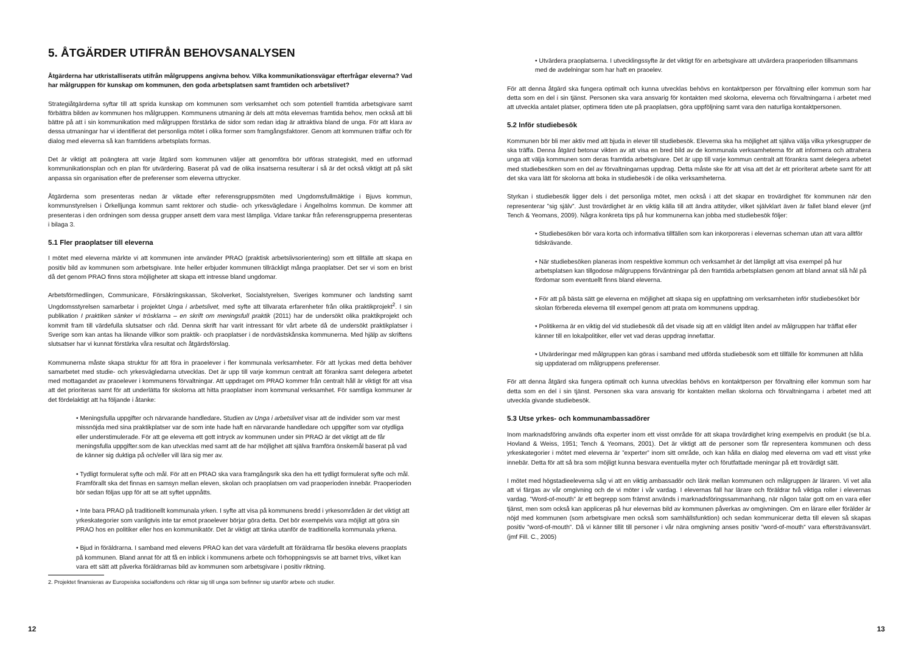5. ÅTGÄRDER UTIFRÅN BEHOVSANALYSEN
Åtgärderna har utkristalliserats utifrån målgruppens angivna behov. Vilka kommunikationsvägar efterfrågar eleverna? Vad har målgruppen för kunskap om kommunen, den goda arbetsplatsen samt framtiden och arbetslivet?
Strategiåtgärderna syftar till att sprida kunskap om kommunen som verksamhet och som potentiell framtida arbetsgivare samt förbättra bilden av kommunen hos målgruppen. Kommunens utmaning är dels att möta elevernas framtida behov, men också att bli bättre på att i sin kommunikation med målgruppen förstärka de sidor som redan idag är attraktiva bland de unga. För att klara av dessa utmaningar har vi identifierat det personliga mötet i olika former som framgångsfaktorer. Genom att kommunen träffar och för dialog med eleverna så kan framtidens arbetsplats formas.
Det är viktigt att poängtera att varje åtgärd som kommunen väljer att genomföra bör utföras strategiskt, med en utformad kommunikationsplan och en plan för utvärdering. Baserat på vad de olika insatserna resulterar i så är det också viktigt att på sikt anpassa sin organisation efter de preferenser som eleverna uttrycker.
Åtgärderna som presenteras nedan är viktade efter referensgruppsmöten med Ungdomsfullmäktige i Bjuvs kommun, kommunstyrelsen i Örkelljunga kommun samt rektorer och studie- och yrkesvägledare i Ängelholms kommun. De kommer att presenteras i den ordningen som dessa grupper ansett dem vara mest lämpliga. Vidare tankar från referensgrupperna presenteras i bilaga 3.
5.1 Fler praoplatser till eleverna
I mötet med eleverna märkte vi att kommunen inte använder PRAO (praktisk arbetslivsorientering) som ett tillfälle att skapa en positiv bild av kommunen som arbetsgivare. Inte heller erbjuder kommunen tillräckligt många praoplatser. Det ser vi som en brist då det genom PRAO finns stora möjligheter att skapa ett intresse bland ungdomar.
Arbetsförmedlingen, Communicare, Försäkringskassan, Skolverket, Socialstyrelsen, Sveriges kommuner och landsting samt Ungdomsstyrelsen samarbetar i projektet Unga i arbetslivet, med syfte att tillvarata erfarenheter från olika praktikprojekt<sup>2</sup>. I sin publikation I praktiken sänker vi trösklarna – en skrift om meningsfull praktik (2011) har de undersökt olika praktikprojekt och kommit fram till värdefulla slutsatser och råd. Denna skrift har varit intressant för vårt arbete då de undersökt praktikplatser i Sverige som kan antas ha liknande villkor som praktik- och praoplatser i de nordvästskånska kommunerna. Med hjälp av skriftens slutsatser har vi kunnat förstärka våra resultat och åtgärdsförslag.
Kommunerna måste skapa struktur för att föra in praoelever i fler kommunala verksamheter. För att lyckas med detta behöver samarbetet med studie- och yrkesvägledarna utvecklas. Det är upp till varje kommun centralt att förankra samt delegera arbetet med mottagandet av praoelever i kommunens förvaltningar. Att uppdraget om PRAO kommer från centralt håll är viktigt för att visa att det prioriteras samt för att underlätta för skolorna att hitta praoplatser inom kommunal verksamhet. För samtliga kommuner är det fördelaktigt att ha följande i åtanke:
• Meningsfulla uppgifter och närvarande handledare. Studien av Unga i arbetslivet visar att de individer som var mest missnöjda med sina praktikplatser var de som inte hade haft en närvarande handledare och uppgifter som var otydliga eller understimulerade. För att ge eleverna ett gott intryck av kommunen under sin PRAO är det viktigt att de får meningsfulla uppgifter.som de kan utvecklas med samt att de har möjlighet att själva framföra önskemål baserat på vad de känner sig duktiga på och/eller vill lära sig mer av.
• Tydligt formulerat syfte och mål. För att en PRAO ska vara framgångsrik ska den ha ett tydligt formulerat syfte och mål. Framförallt ska det finnas en samsyn mellan eleven, skolan och praoplatsen om vad praoperioden innebär. Praoperioden bör sedan följas upp för att se att syftet uppnåtts.
• Inte bara PRAO på traditionellt kommunala yrken. I syfte att visa på kommunens bredd i yrkesområden är det viktigt att yrkeskategorier som vanligtvis inte tar emot praoelever börjar göra detta. Det bör exempelvis vara möjligt att göra sin PRAO hos en politiker eller hos en kommunikatör. Det är viktigt att tänka utanför de traditionella kommunala yrkena.
• Bjud in föräldrarna. I samband med elevens PRAO kan det vara värdefullt att föräldrarna får besöka elevens praoplats på kommunen. Bland annat för att få en inblick i kommunens arbete och förhoppningsvis se att barnet trivs, vilket kan vara ett sätt att påverka föräldrarnas bild av kommunen som arbetsgivare i positiv riktning.
2. Projektet finansieras av Europeiska socialfondens och riktar sig till unga som befinner sig utanför arbete och studier.
12
• Utvärdera praoplatserna. I utvecklingssyfte är det viktigt för en arbetsgivare att utvärdera praoperioden tillsammans med de avdelningar som har haft en praoelev.
För att denna åtgärd ska fungera optimalt och kunna utvecklas behövs en kontaktperson per förvaltning eller kommun som har detta som en del i sin tjänst. Personen ska vara ansvarig för kontakten med skolorna, eleverna och förvaltningarna i arbetet med att utveckla antalet platser, optimera tiden ute på praoplatsen, göra uppföljning samt vara den naturliga kontaktpersonen.
5.2 Inför studiebesök
Kommunen bör bli mer aktiv med att bjuda in elever till studiebesök. Eleverna ska ha möjlighet att själva välja vilka yrkesgrupper de ska träffa. Denna åtgärd betonar vikten av att visa en bred bild av de kommunala verksamheterna för att informera och attrahera unga att välja kommunen som deras framtida arbetsgivare. Det är upp till varje kommun centralt att förankra samt delegera arbetet med studiebesöken som en del av förvaltningarnas uppdrag. Detta måste ske för att visa att det är ett prioriterat arbete samt för att det ska vara lätt för skolorna att boka in studiebesök i de olika verksamheterna.
Styrkan i studiebesök ligger dels i det personliga mötet, men också i att det skapar en trovärdighet för kommunen när den representerar ”sig själv”. Just trovärdighet är en viktig källa till att ändra attityder, vilket självklart även är fallet bland elever (jmf Tench & Yeomans, 2009). Några konkreta tips på hur kommunerna kan jobba med studiebesök följer:
• Studiebesöken bör vara korta och informativa tillfällen som kan inkorporeras i elevernas scheman utan att vara alltför tidskrävande.
• När studiebesöken planeras inom respektive kommun och verksamhet är det lämpligt att visa exempel på hur arbetsplatsen kan tillgodose målgruppens förväntningar på den framtida arbetsplatsen genom att bland annat slå hål på fördomar som eventuellt finns bland eleverna.
• För att på bästa sätt ge eleverna en möjlighet att skapa sig en uppfattning om verksamheten inför studiebesöket bör skolan förbereda eleverna till exempel genom att prata om kommunens uppdrag.
• Politikerna är en viktig del vid studiebesök då det visade sig att en väldigt liten andel av målgruppen har träffat eller känner till en lokalpolitiker, eller vet vad deras uppdrag innefattar.
• Utvärderingar med målgruppen kan göras i samband med utförda studiebesök som ett tillfälle för kommunen att hålla sig uppdaterad om målgruppens preferenser.
För att denna åtgärd ska fungera optimalt och kunna utvecklas behövs en kontaktperson per förvaltning eller kommun som har detta som en del i sin tjänst. Personen ska vara ansvarig för kontakten mellan skolorna och förvaltningarna i arbetet med att utveckla givande studiebesök.
5.3 Utse yrkes- och kommunambassadörer
Inom marknadsföring används ofta experter inom ett visst område för att skapa trovärdighet kring exempelvis en produkt (se bl.a. Hovland & Weiss, 1951; Tench & Yeomans, 2001). Det är viktigt att de personer som får representera kommunen och dess yrkeskategorier i mötet med eleverna är ”experter” inom sitt område, och kan hålla en dialog med eleverna om vad ett visst yrke innebär. Detta för att så bra som möjligt kunna besvara eventuella myter och förutfattade meningar på ett trovärdigt sätt.
I mötet med högstadieeleverna såg vi att en viktig ambassadör och länk mellan kommunen och målgruppen är läraren. Vi vet alla att vi färgas av vår omgivning och de vi möter i vår vardag. I elevernas fall har lärare och föräldrar två viktiga roller i elevernas vardag. ”Word-of-mouth” är ett begrepp som främst används i marknadsföringssammanhang, när någon talar gott om en vara eller tjänst, men som också kan appliceras på hur elevernas bild av kommunen påverkas av omgivningen. Om en lärare eller förälder är nöjd med kommunen (som arbetsgivare men också som samhällsfunktion) och sedan kommunicerar detta till eleven så skapas positiv ”word-of-mouth”. Då vi känner tillit till personer i vår nära omgivning anses positiv ”word-of-mouth” vara eftersträvansvärt. (jmf Fill. C., 2005)
13